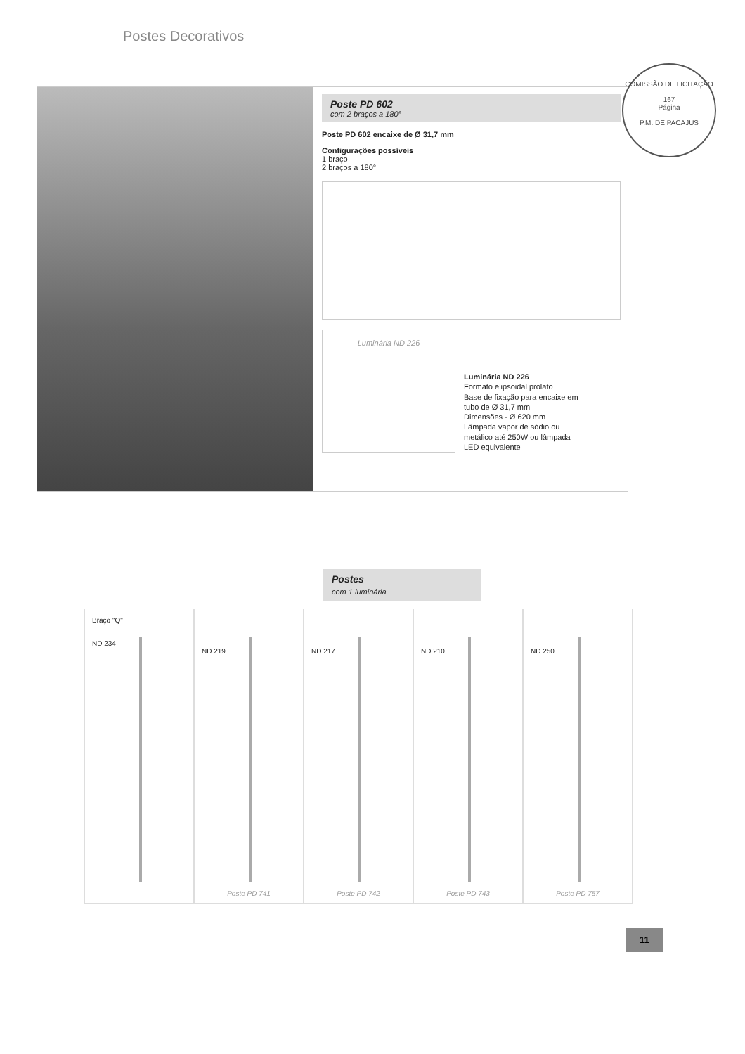Postes Decorativos
COMISSÃO DE LICITAÇÃO
167
Página
P.M. DE PACAJUS
Poste PD 602
com 2 braços a 180°
Poste PD 602 encaixe de Ø 31,7 mm
Configurações possíveis
1 braço
2 braços a 180°
Luminária ND 226
Luminária ND 226
Formato elipsoidal prolato
Base de fixação para encaixe em
tubo de Ø 31,7 mm
Dimensões - Ø 620 mm
Lâmpada vapor de sódio ou
metálico até 250W ou lâmpada
LED equivalente
Postes
com 1 luminária
Braço "Q"
ND 234
ND 219
Poste PD 741
ND 217
Poste PD 742
ND 210
Poste PD 743
ND 250
Poste PD 757
11